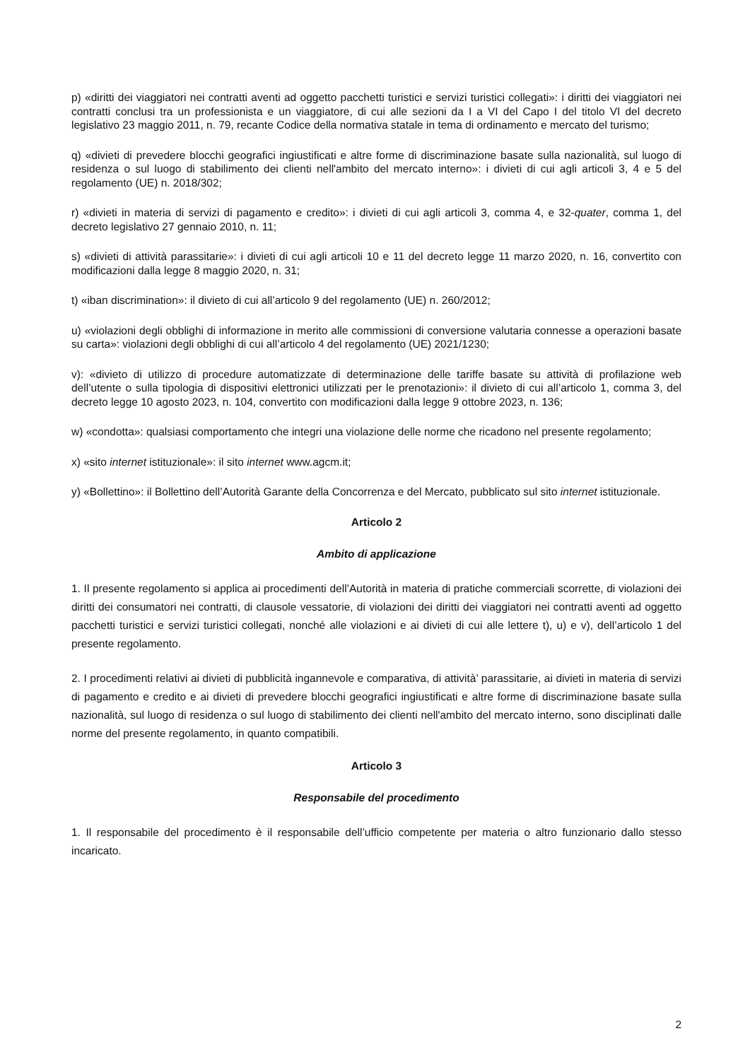p) «diritti dei viaggiatori nei contratti aventi ad oggetto pacchetti turistici e servizi turistici collegati»: i diritti dei viaggiatori nei contratti conclusi tra un professionista e un viaggiatore, di cui alle sezioni da I a VI del Capo I del titolo VI del decreto legislativo 23 maggio 2011, n. 79, recante Codice della normativa statale in tema di ordinamento e mercato del turismo;
q) «divieti di prevedere blocchi geografici ingiustificati e altre forme di discriminazione basate sulla nazionalità, sul luogo di residenza o sul luogo di stabilimento dei clienti nell'ambito del mercato interno»: i divieti di cui agli articoli 3, 4 e 5 del regolamento (UE) n. 2018/302;
r) «divieti in materia di servizi di pagamento e credito»: i divieti di cui agli articoli 3, comma 4, e 32-quater, comma 1, del decreto legislativo 27 gennaio 2010, n. 11;
s) «divieti di attività parassitarie»: i divieti di cui agli articoli 10 e 11 del decreto legge 11 marzo 2020, n. 16, convertito con modificazioni dalla legge 8 maggio 2020, n. 31;
t) «iban discrimination»: il divieto di cui all’articolo 9 del regolamento (UE) n. 260/2012;
u) «violazioni degli obblighi di informazione in merito alle commissioni di conversione valutaria connesse a operazioni basate su carta»: violazioni degli obblighi di cui all’articolo 4 del regolamento (UE) 2021/1230;
v): «divieto di utilizzo di procedure automatizzate di determinazione delle tariffe basate su attività di profilazione web dell’utente o sulla tipologia di dispositivi elettronici utilizzati per le prenotazioni»: il divieto di cui all’articolo 1, comma 3, del decreto legge 10 agosto 2023, n. 104, convertito con modificazioni dalla legge 9 ottobre 2023, n. 136;
w) «condotta»: qualsiasi comportamento che integri una violazione delle norme che ricadono nel presente regolamento;
x) «sito internet istituzionale»: il sito internet www.agcm.it;
y) «Bollettino»: il Bollettino dell’Autorità Garante della Concorrenza e del Mercato, pubblicato sul sito internet istituzionale.
Articolo 2
Ambito di applicazione
1. Il presente regolamento si applica ai procedimenti dell’Autorità in materia di pratiche commerciali scorrette, di violazioni dei diritti dei consumatori nei contratti, di clausole vessatorie, di violazioni dei diritti dei viaggiatori nei contratti aventi ad oggetto pacchetti turistici e servizi turistici collegati, nonché alle violazioni e ai divieti di cui alle lettere t), u) e v), dell’articolo 1 del presente regolamento.
2. I procedimenti relativi ai divieti di pubblicità ingannevole e comparativa, di attività’ parassitarie, ai divieti in materia di servizi di pagamento e credito e ai divieti di prevedere blocchi geografici ingiustificati e altre forme di discriminazione basate sulla nazionalità, sul luogo di residenza o sul luogo di stabilimento dei clienti nell'ambito del mercato interno, sono disciplinati dalle norme del presente regolamento, in quanto compatibili.
Articolo 3
Responsabile del procedimento
1. Il responsabile del procedimento è il responsabile dell’ufficio competente per materia o altro funzionario dallo stesso incaricato.
2